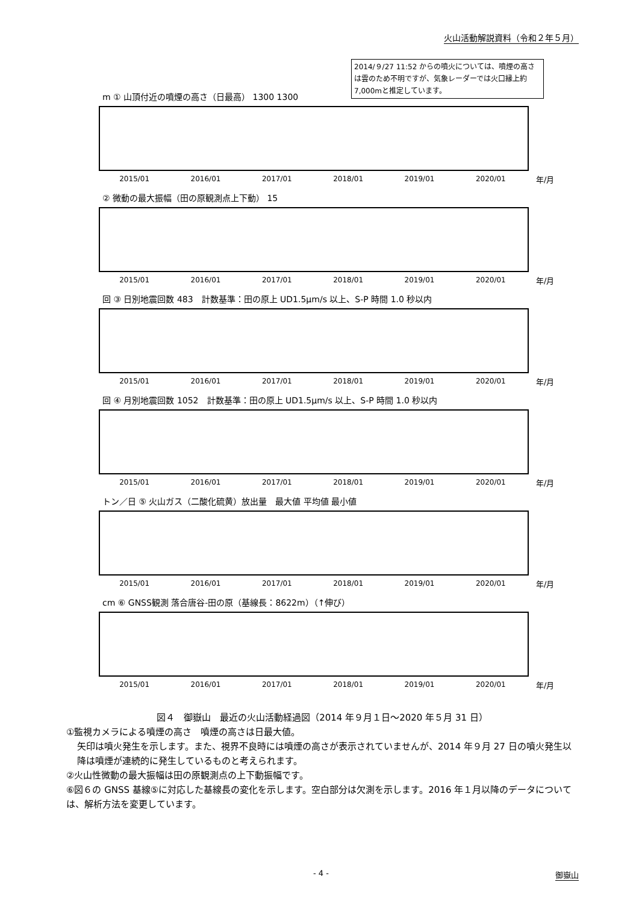火山活動解説資料（令和２年５月）
2014/９/27 11:52 からの噴火については、噴煙の高さは雲のため不明ですが、気象レーダーでは火口縁上約 7,000mと推定しています。
m ① 山頂付近の噴煙の高さ（日最高） 1300 1300
2015/01 2016/01 2017/01 2018/01 2019/01 2020/01 年/月
② 微動の最大振幅（田の原観測点上下動） 15
2015/01 2016/01 2017/01 2018/01 2019/01 2020/01 年/月
回 ③ 日別地震回数 483　計数基準：田の原上 UD1.5μm/s 以上、S-P 時間 1.0 秒以内
2015/01 2016/01 2017/01 2018/01 2019/01 2020/01 年/月
回 ④ 月別地震回数 1052　計数基準：田の原上 UD1.5μm/s 以上、S-P 時間 1.0 秒以内
2015/01 2016/01 2017/01 2018/01 2019/01 2020/01 年/月
トン／日 ⑤ 火山ガス（二酸化硫黄）放出量　最大値 平均値 最小値
2015/01 2016/01 2017/01 2018/01 2019/01 2020/01 年/月
cm ⑥ GNSS観測 落合唐谷-田の原（基線長：8622m）（↑伸び）
2015/01 2016/01 2017/01 2018/01 2019/01 2020/01 年/月
図４　御嶽山　最近の火山活動経過図（2014 年９月１日～2020 年５月 31 日）
①監視カメラによる噴煙の高さ　噴煙の高さは日最大値。
矢印は噴火発生を示します。また、視界不良時には噴煙の高さが表示されていませんが、2014 年９月 27 日の噴火発生以降は噴煙が連続的に発生しているものと考えられます。
②火山性微動の最大振幅は田の原観測点の上下動振幅です。
⑥図６の GNSS 基線⑤に対応した基線長の変化を示します。空白部分は欠測を示します。2016 年１月以降のデータについては、解析方法を変更しています。
- 4 - 御嶽山